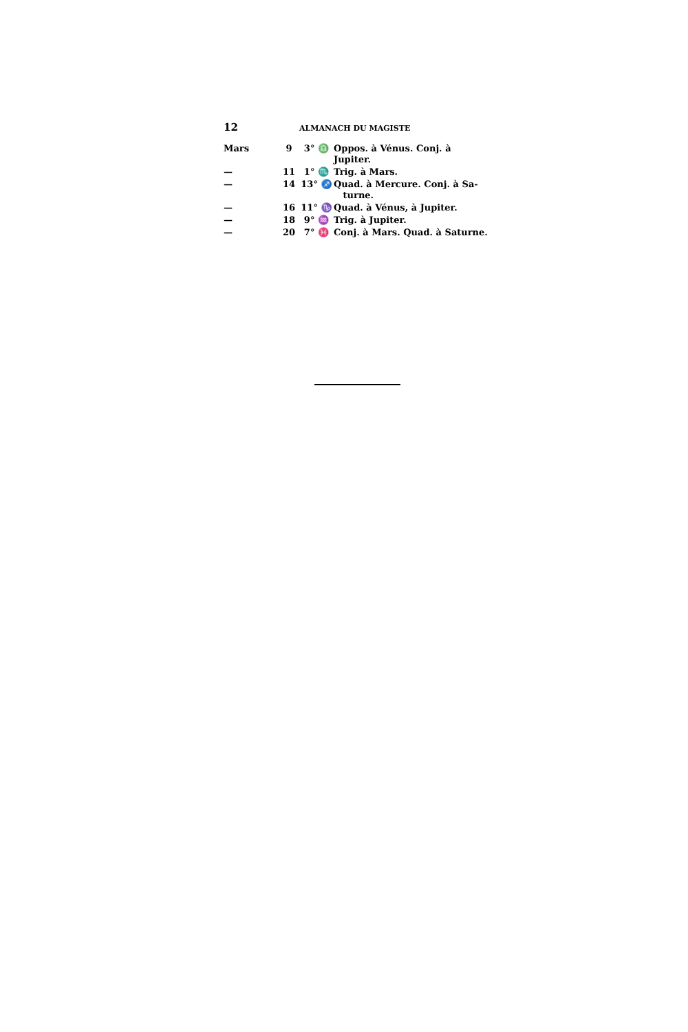12 ALMANACH DU MAGISTE
| Mars | 9 | 3° ♎ | Oppos. à Vénus. Conj. à Jupiter. |
| — | 11 | 1° ♏ | Trig. à Mars. |
| — | 14 | 13° ♐ | Quad. à Mercure. Conj. à Sa- turne. |
| — | 16 | 11° ♑ | Quad. à Vénus, à Jupiter. |
| — | 18 | 9° ♒ | Trig. à Jupiter. |
| — | 20 | 7° ♓ | Conj. à Mars. Quad. à Saturne. |